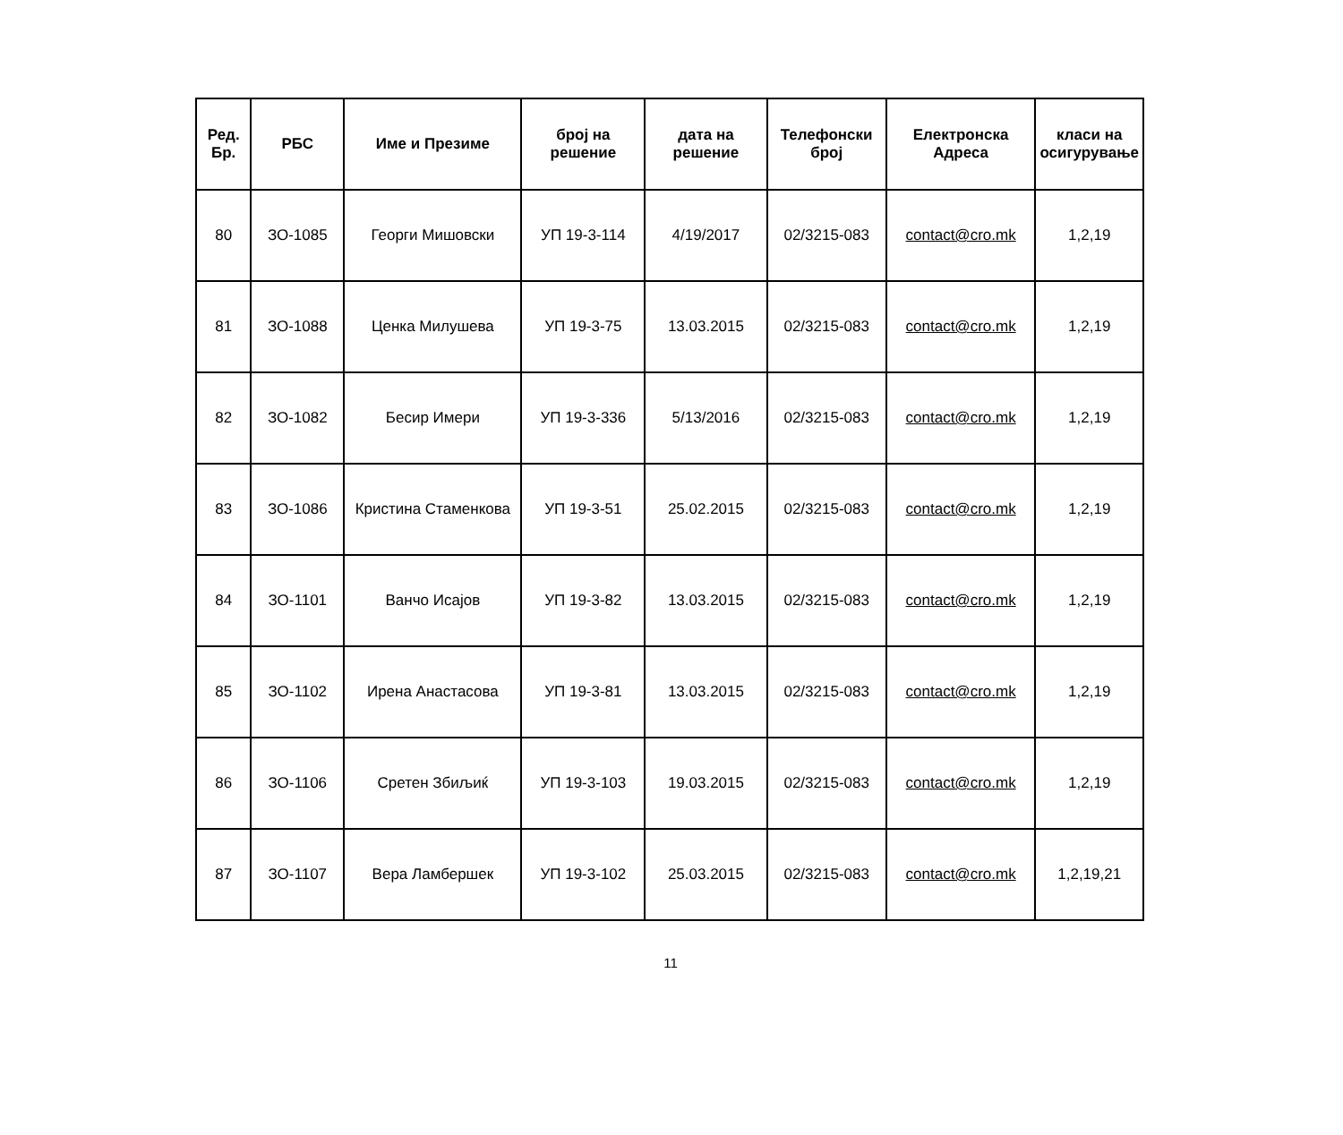| Ред. Бр. | РБС | Име и Презиме | број на решение | дата на решение | Телефонски број | Електронска Адреса | класи на осигурување |
| --- | --- | --- | --- | --- | --- | --- | --- |
| 80 | ЗО-1085 | Георги Мишовски | УП 19-3-114 | 4/19/2017 | 02/3215-083 | contact@cro.mk | 1,2,19 |
| 81 | ЗО-1088 | Ценка Милушева | УП 19-3-75 | 13.03.2015 | 02/3215-083 | contact@cro.mk | 1,2,19 |
| 82 | ЗО-1082 | Бесир Имери | УП 19-3-336 | 5/13/2016 | 02/3215-083 | contact@cro.mk | 1,2,19 |
| 83 | ЗО-1086 | Кристина Стаменкова | УП 19-3-51 | 25.02.2015 | 02/3215-083 | contact@cro.mk | 1,2,19 |
| 84 | ЗО-1101 | Ванчо Исајов | УП 19-3-82 | 13.03.2015 | 02/3215-083 | contact@cro.mk | 1,2,19 |
| 85 | ЗО-1102 | Ирена Анастасова | УП 19-3-81 | 13.03.2015 | 02/3215-083 | contact@cro.mk | 1,2,19 |
| 86 | ЗО-1106 | Сретен Збиљиќ | УП 19-3-103 | 19.03.2015 | 02/3215-083 | contact@cro.mk | 1,2,19 |
| 87 | ЗО-1107 | Вера Ламбершек | УП 19-3-102 | 25.03.2015 | 02/3215-083 | contact@cro.mk | 1,2,19,21 |
11